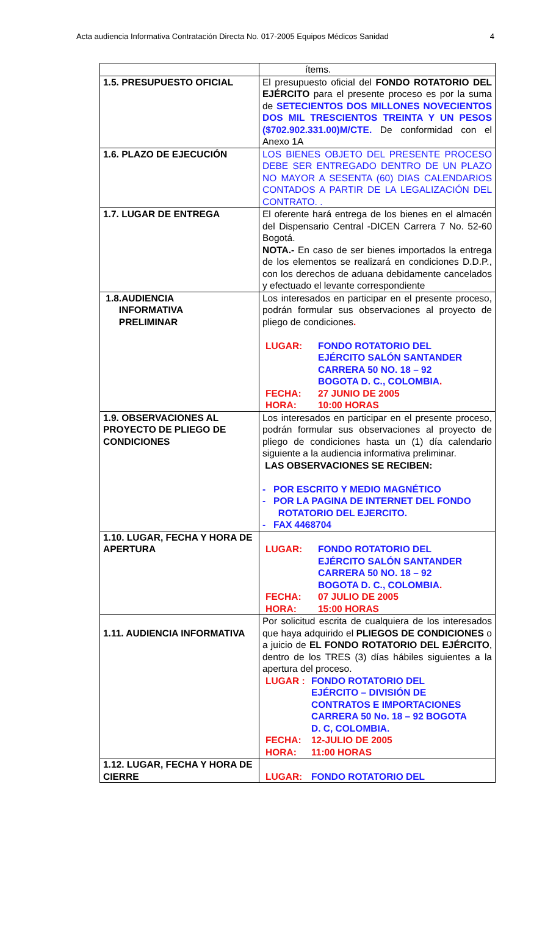Acta audiencia Informativa Contratación Directa No. 017-2005 Equipos Médicos Sanidad 4
| | ítems. |
| 1.5. PRESUPUESTO OFICIAL | El presupuesto oficial del FONDO ROTATORIO DEL EJÉRCITO para el presente proceso es por la suma de SETECIENTOS DOS MILLONES NOVECIENTOS DOS MIL TRESCIENTOS TREINTA Y UN PESOS ($702.902.331.00)M/CTE. De conformidad con el Anexo 1A |
| 1.6. PLAZO DE EJECUCIÓN | LOS BIENES OBJETO DEL PRESENTE PROCESO DEBE SER ENTREGADO DENTRO DE UN PLAZO NO MAYOR A SESENTA (60) DIAS CALENDARIOS CONTADOS A PARTIR DE LA LEGALIZACIÓN DEL CONTRATO. . |
| 1.7. LUGAR DE ENTREGA | El oferente hará entrega de los bienes en el almacén del Dispensario Central -DICEN Carrera 7 No. 52-60 Bogotá. NOTA.- En caso de ser bienes importados la entrega de los elementos se realizará en condiciones D.D.P., con los derechos de aduana debidamente cancelados y efectuado el levante correspondiente |
| 1.8.AUDIENCIA INFORMATIVA PRELIMINAR | Los interesados en participar en el presente proceso, podrán formular sus observaciones al proyecto de pliego de condiciones . LUGAR: FONDO ROTATORIO DEL EJÉRCITO SALÓN SANTANDER CARRERA 50 NO. 18 – 92 BOGOTA D. C., COLOMBIA . FECHA: 27 JUNIO DE 2005 HORA: 10:00 HORAS |
| 1.9. OBSERVACIONES AL PROYECTO DE PLIEGO DE CONDICIONES | Los interesados en participar en el presente proceso, podrán formular sus observaciones al proyecto de pliego de condiciones hasta un (1) día calendario siguiente a la audiencia informativa preliminar. LAS OBSERVACIONES SE RECIBEN: - POR ESCRITO Y MEDIO MAGNÉTICO - POR LA PAGINA DE INTERNET DEL FONDO ROTATORIO DEL EJERCITO. - FAX 4468704 |
| 1.10. LUGAR, FECHA Y HORA DE APERTURA | LUGAR: FONDO ROTATORIO DEL EJÉRCITO SALÓN SANTANDER CARRERA 50 NO. 18 – 92 BOGOTA D. C., COLOMBIA . FECHA: 07 JULIO DE 2005 HORA: 15:00 HORAS |
| 1.11. AUDIENCIA INFORMATIVA | Por solicitud escrita de cualquiera de los interesados que haya adquirido el PLIEGOS DE CONDICIONES o a juicio de EL FONDO ROTATORIO DEL EJÉRCITO , dentro de los TRES (3) días hábiles siguientes a la apertura del proceso. LUGAR : FONDO ROTATORIO DEL EJÉRCITO – DIVISIÓN DE CONTRATOS E IMPORTACIONES CARRERA 50 No. 18 – 92 BOGOTA D. C, COLOMBIA. FECHA: 12-JULIO DE 2005 HORA: 11:00 HORAS |
| 1.12. LUGAR, FECHA Y HORA DE CIERRE | LUGAR: FONDO ROTATORIO DEL |